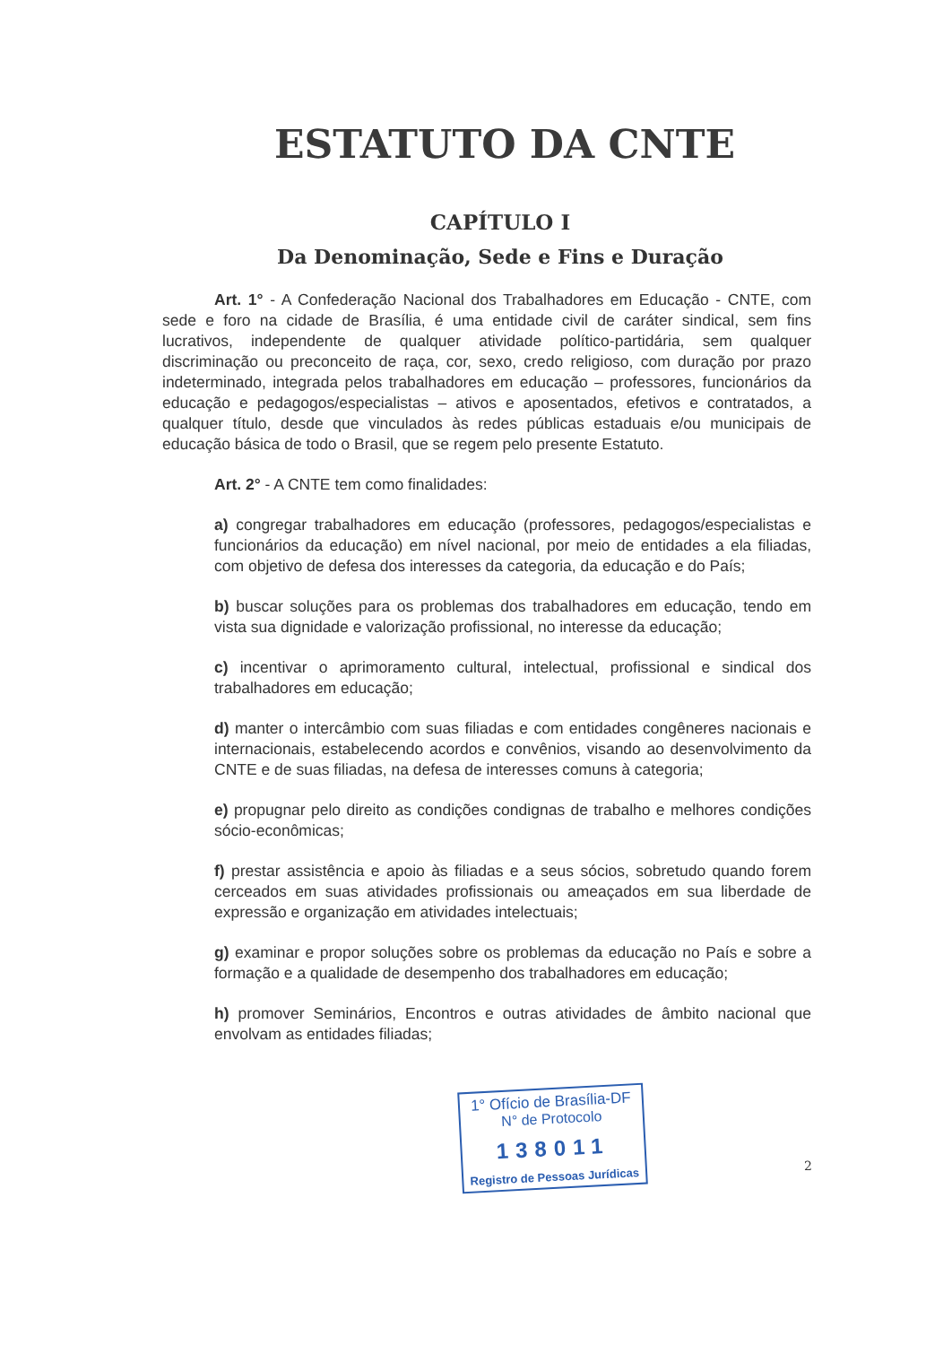ESTATUTO DA CNTE
CAPÍTULO I
Da Denominação, Sede e Fins e Duração
Art. 1° - A Confederação Nacional dos Trabalhadores em Educação - CNTE, com sede e foro na cidade de Brasília, é uma entidade civil de caráter sindical, sem fins lucrativos, independente de qualquer atividade político-partidária, sem qualquer discriminação ou preconceito de raça, cor, sexo, credo religioso, com duração por prazo indeterminado, integrada pelos trabalhadores em educação – professores, funcionários da educação e pedagogos/especialistas – ativos e aposentados, efetivos e contratados, a qualquer título, desde que vinculados às redes públicas estaduais e/ou municipais de educação básica de todo o Brasil, que se regem pelo presente Estatuto.
Art. 2° - A CNTE tem como finalidades:
a) congregar trabalhadores em educação (professores, pedagogos/especialistas e funcionários da educação) em nível nacional, por meio de entidades a ela filiadas, com objetivo de defesa dos interesses da categoria, da educação e do País;
b) buscar soluções para os problemas dos trabalhadores em educação, tendo em vista sua dignidade e valorização profissional, no interesse da educação;
c) incentivar o aprimoramento cultural, intelectual, profissional e sindical dos trabalhadores em educação;
d) manter o intercâmbio com suas filiadas e com entidades congêneres nacionais e internacionais, estabelecendo acordos e convênios, visando ao desenvolvimento da CNTE e de suas filiadas, na defesa de interesses comuns à categoria;
e) propugnar pelo direito as condições condignas de trabalho e melhores condições sócio-econômicas;
f) prestar assistência e apoio às filiadas e a seus sócios, sobretudo quando forem cerceados em suas atividades profissionais ou ameaçados em sua liberdade de expressão e organização em atividades intelectuais;
g) examinar e propor soluções sobre os problemas da educação no País e sobre a formação e a qualidade de desempenho dos trabalhadores em educação;
h) promover Seminários, Encontros e outras atividades de âmbito nacional que envolvam as entidades filiadas;
1° Ofício de Brasília-DF
N° de Protocolo
138011
Registro de Pessoas Jurídicas
2